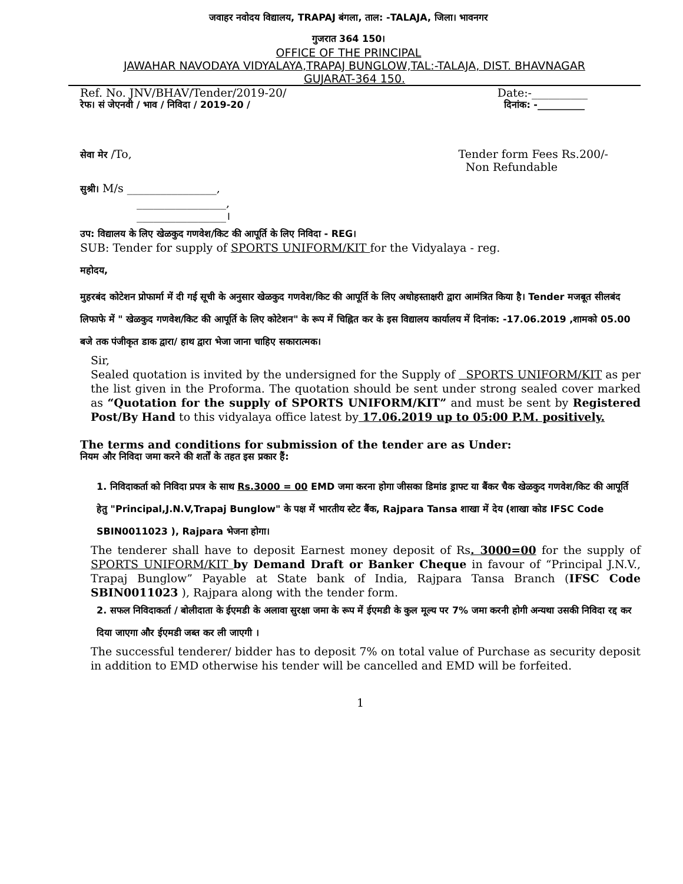जवाहर नवोदय विद्यालय, TRAPAJ बंगला, ताल: -TALAJA, जिला। भावनगर
गुजरात 364 150।
OFFICE OF THE PRINCIPAL
JAWAHAR NAVODAYA VIDYALAYA,TRAPAJ BUNGLOW,TAL:-TALAJA, DIST. BHAVNAGAR
GUJARAT-364 150.
Ref. No. JNV/BHAV/Tender/2019-20/ Date:-__________
रेफ। सं जेएनवी / भाव / निविदा / 2019-20 / दिनांक: -__________
सेवा मेर /To, Tender form Fees Rs.200/-
Non Refundable
सुश्री। M/s ________________,
________________,
________________।
उप: विद्यालय के लिए खेळकुद गणवेश/किट की आपूर्ति के लिए निविदा - REG।
SUB: Tender for supply of SPORTS UNIFORM/KIT for the Vidyalaya - reg.
महोदय,
मुहरबंद कोटेशन प्रोफार्मा में दी गई सूची के अनुसार खेळकुद गणवेश/किट की आपूर्ति के लिए अधोहस्ताक्षरी द्वारा आमंत्रित किया है। Tender मजबूत सीलबंद लिफाफे में " खेळकुद गणवेश/किट की आपूर्ति के लिए कोटेशन" के रूप में चिह्नित कर के इस विद्यालय कार्यालय में दिनांक: -17.06.2019 ,शामको 05.00 बजे तक पंजीकृत डाक द्वारा/ हाथ द्वारा भेजा जाना चाहिए सकारात्मक।
Sir,
Sealed quotation is invited by the undersigned for the Supply of SPORTS UNIFORM/KIT as per the list given in the Proforma. The quotation should be sent under strong sealed cover marked as “Quotation for the supply of SPORTS UNIFORM/KIT” and must be sent by Registered Post/By Hand to this vidyalaya office latest by 17.06.2019 up to 05:00 P.M. positively.
The terms and conditions for submission of the tender are as Under:
नियम और निविदा जमा करने की शर्तों के तहत इस प्रकार हैं:
1. निविदाकर्ता को निविदा प्रपत्र के साथ Rs.3000 = 00 EMD जमा करना होगा जीसका डिमांड ड्राफ्ट या बैंकर चैक खेळकुद गणवेश/किट की आपूर्ति हेतु "Principal,J.N.V,Trapaj Bunglow" के पक्ष में भारतीय स्टेट बैंक, Rajpara Tansa शाखा में देय (शाखा कोड IFSC Code SBIN0011023 ), Rajpara भेजना होगा।
The tenderer shall have to deposit Earnest money deposit of Rs. 3000=00 for the supply of SPORTS UNIFORM/KIT by Demand Draft or Banker Cheque in favour of “Principal J.N.V., Trapaj Bunglow” Payable at State bank of India, Rajpara Tansa Branch (IFSC Code SBIN0011023 ), Rajpara along with the tender form.
2. सफल निविदाकर्ता / बोलीदाता के ईएमडी के अलावा सुरक्षा जमा के रूप में ईएमडी के कुल मूल्य पर 7% जमा करनी होगी अन्यथा उसकी निविदा रद्द कर दिया जाएगा और ईएमडी जब्त कर ली जाएगी ।
The successful tenderer/ bidder has to deposit 7% on total value of Purchase as security deposit in addition to EMD otherwise his tender will be cancelled and EMD will be forfeited.
1